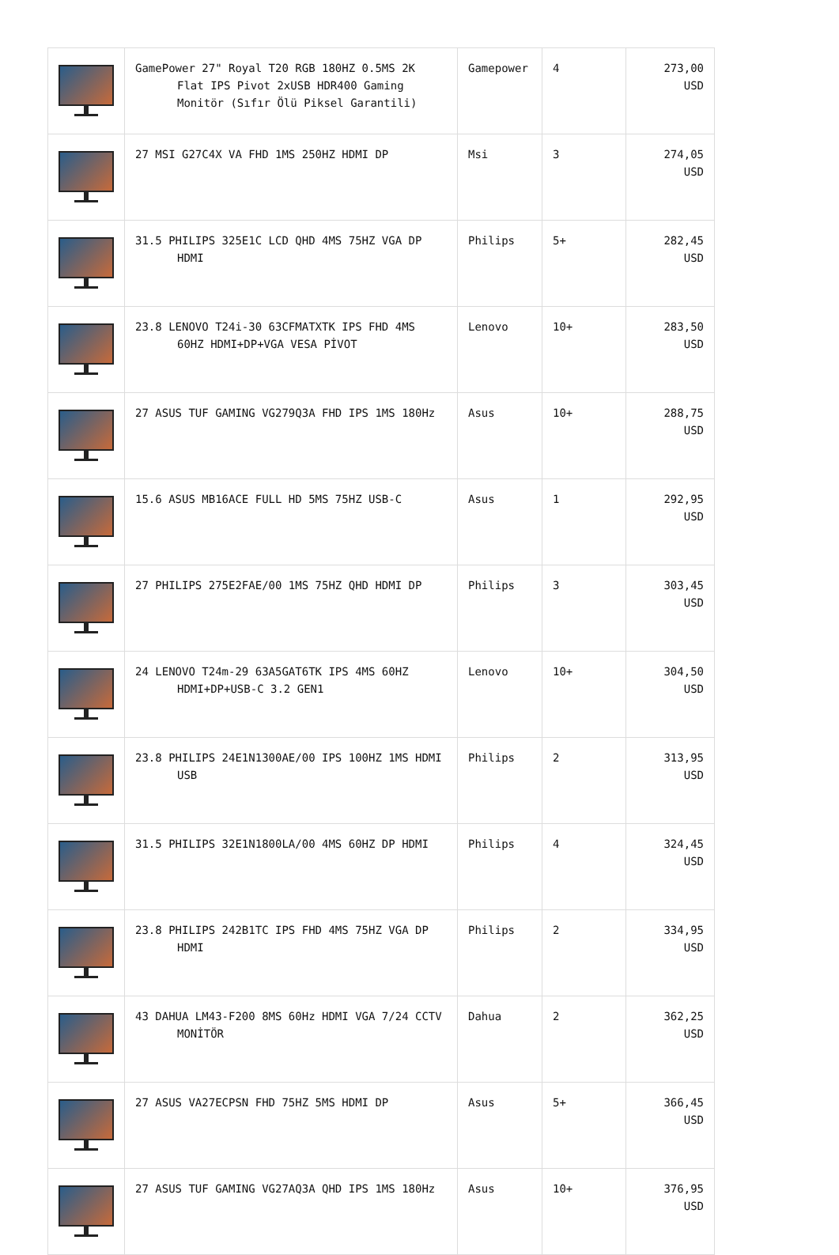| | GamePower 27" Royal T20 RGB 180HZ 0.5MS 2K Flat IPS Pivot 2xUSB HDR400 Gaming Monitör (Sıfır Ölü Piksel Garantili) | Gamepower | 4 | 273,00 USD |
| | 27 MSI G27C4X VA FHD 1MS 250HZ HDMI DP | Msi | 3 | 274,05 USD |
| | 31.5 PHILIPS 325E1C LCD QHD 4MS 75HZ VGA DP HDMI | Philips | 5+ | 282,45 USD |
| | 23.8 LENOVO T24i-30 63CFMATXTK IPS FHD 4MS 60HZ HDMI+DP+VGA VESA PİVOT | Lenovo | 10+ | 283,50 USD |
| | 27 ASUS TUF GAMING VG279Q3A FHD IPS 1MS 180Hz | Asus | 10+ | 288,75 USD |
| | 15.6 ASUS MB16ACE FULL HD 5MS 75HZ USB-C | Asus | 1 | 292,95 USD |
| | 27 PHILIPS 275E2FAE/00 1MS 75HZ QHD HDMI DP | Philips | 3 | 303,45 USD |
| | 24 LENOVO T24m-29 63A5GAT6TK IPS 4MS 60HZ HDMI+DP+USB-C 3.2 GEN1 | Lenovo | 10+ | 304,50 USD |
| | 23.8 PHILIPS 24E1N1300AE/00 IPS 100HZ 1MS HDMI USB | Philips | 2 | 313,95 USD |
| | 31.5 PHILIPS 32E1N1800LA/00 4MS 60HZ DP HDMI | Philips | 4 | 324,45 USD |
| | 23.8 PHILIPS 242B1TC IPS FHD 4MS 75HZ VGA DP HDMI | Philips | 2 | 334,95 USD |
| | 43 DAHUA LM43-F200 8MS 60Hz HDMI VGA 7/24 CCTV MONİTÖR | Dahua | 2 | 362,25 USD |
| | 27 ASUS VA27ECPSN FHD 75HZ 5MS HDMI DP | Asus | 5+ | 366,45 USD |
| | 27 ASUS TUF GAMING VG27AQ3A QHD IPS 1MS 180Hz | Asus | 10+ | 376,95 USD |